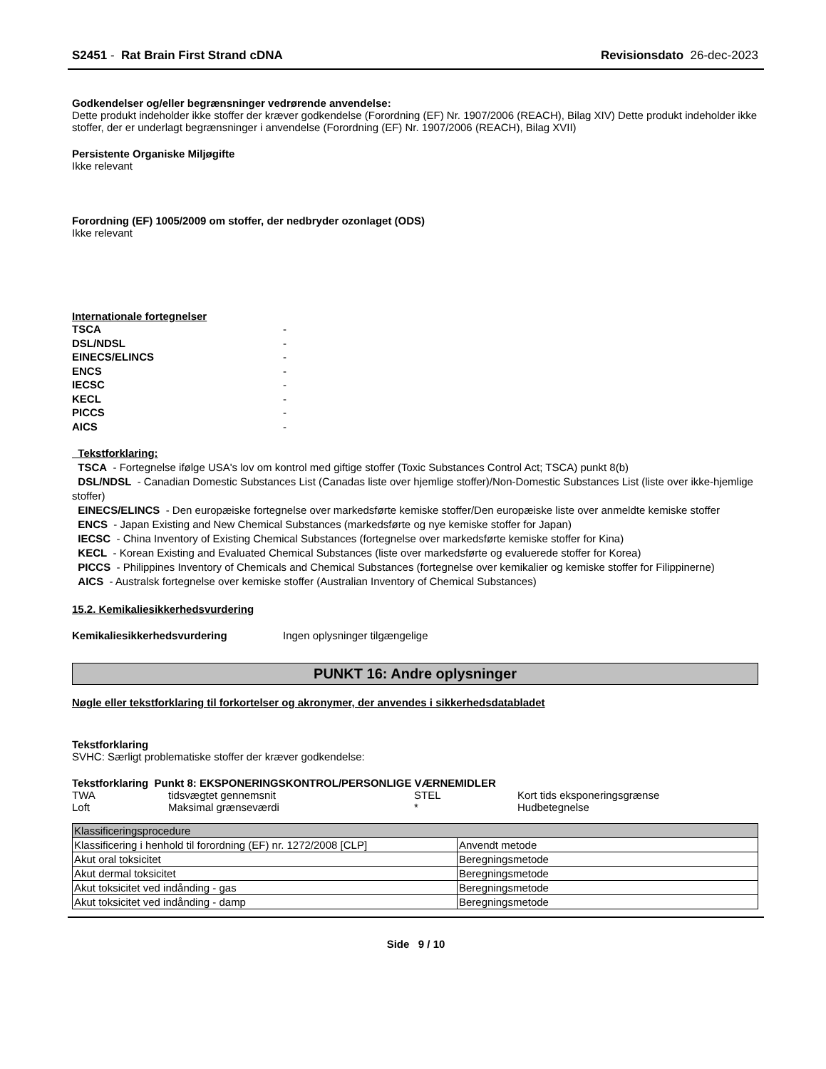S2451 - Rat Brain First Strand cDNA Revisionsdato 26-dec-2023
Godkendelser og/eller begrænsninger vedrørende anvendelse:
Dette produkt indeholder ikke stoffer der kræver godkendelse (Forordning (EF) Nr. 1907/2006 (REACH), Bilag XIV) Dette produkt indeholder ikke stoffer, der er underlagt begrænsninger i anvendelse (Forordning (EF) Nr. 1907/2006 (REACH), Bilag XVII)
Persistente Organiske Miljøgifte
Ikke relevant
Forordning (EF) 1005/2009 om stoffer, der nedbryder ozonlaget (ODS)
Ikke relevant
Internationale fortegnelser
| TSCA | - |
| DSL/NDSL | - |
| EINECS/ELINCS | - |
| ENCS | - |
| IECSC | - |
| KECL | - |
| PICCS | - |
| AICS | - |
Tekstforklaring:
TSCA - Fortegnelse ifølge USA's lov om kontrol med giftige stoffer (Toxic Substances Control Act; TSCA) punkt 8(b)
DSL/NDSL - Canadian Domestic Substances List (Canadas liste over hjemlige stoffer)/Non-Domestic Substances List (liste over ikke-hjemlige stoffer)
EINECS/ELINCS - Den europæiske fortegnelse over markedsførte kemiske stoffer/Den europæiske liste over anmeldte kemiske stoffer
ENCS - Japan Existing and New Chemical Substances (markedsførte og nye kemiske stoffer for Japan)
IECSC - China Inventory of Existing Chemical Substances (fortegnelse over markedsførte kemiske stoffer for Kina)
KECL - Korean Existing and Evaluated Chemical Substances (liste over markedsførte og evaluerede stoffer for Korea)
PICCS - Philippines Inventory of Chemicals and Chemical Substances (fortegnelse over kemikalier og kemiske stoffer for Filippinerne)
AICS - Australsk fortegnelse over kemiske stoffer (Australian Inventory of Chemical Substances)
15.2. Kemikaliesikkerhedsvurdering
Kemikaliesikkerhedsvurdering Ingen oplysninger tilgængelige
PUNKT 16: Andre oplysninger
Nøgle eller tekstforklaring til forkortelser og akronymer, der anvendes i sikkerhedsdatabladet
Tekstforklaring
SVHC: Særligt problematiske stoffer der kræver godkendelse:
Tekstforklaring Punkt 8: EKSPONERINGSKONTROL/PERSONLIGE VÆRNEMIDLER
| TWA | tidsvægtet gennemsnit | STEL | Kort tids eksponeringsgrænse |
| Loft | Maksimal grænseværdi | * | Hudbetegnelse |
| Klassificeringsprocedure | |
| --- | --- |
| Klassificering i henhold til forordning (EF) nr. 1272/2008 [CLP] | Anvendt metode |
| Akut oral toksicitet | Beregningsmetode |
| Akut dermal toksicitet | Beregningsmetode |
| Akut toksicitet ved indånding - gas | Beregningsmetode |
| Akut toksicitet ved indånding - damp | Beregningsmetode |
Side 9 / 10